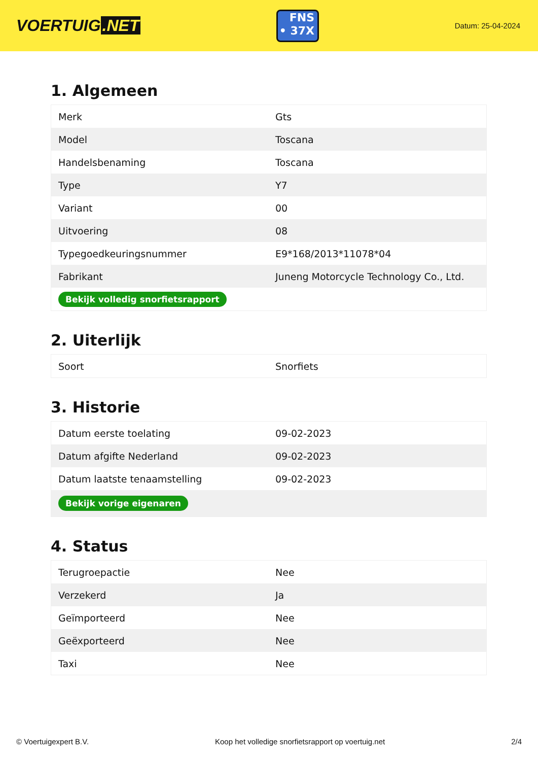VOERTUIG.NET
FNS
• 37X
Datum: 25-04-2024
1. Algemeen
| Merk | Gts |
| Model | Toscana |
| Handelsbenaming | Toscana |
| Type | Y7 |
| Variant | 00 |
| Uitvoering | 08 |
| Typegoedkeuringsnummer | E9*168/2013*11078*04 |
| Fabrikant | Juneng Motorcycle Technology Co., Ltd. |
| Bekijk volledig snorfietsrapport | |
2. Uiterlijk
| Soort | Snorfiets |
3. Historie
| Datum eerste toelating | 09-02-2023 |
| Datum afgifte Nederland | 09-02-2023 |
| Datum laatste tenaamstelling | 09-02-2023 |
| Bekijk vorige eigenaren | |
4. Status
| Terugroepactie | Nee |
| Verzekerd | Ja |
| Geïmporteerd | Nee |
| Geëxporteerd | Nee |
| Taxi | Nee |
© Voertuigexpert B.V. Koop het volledige snorfietsrapport op voertuig.net 2/4